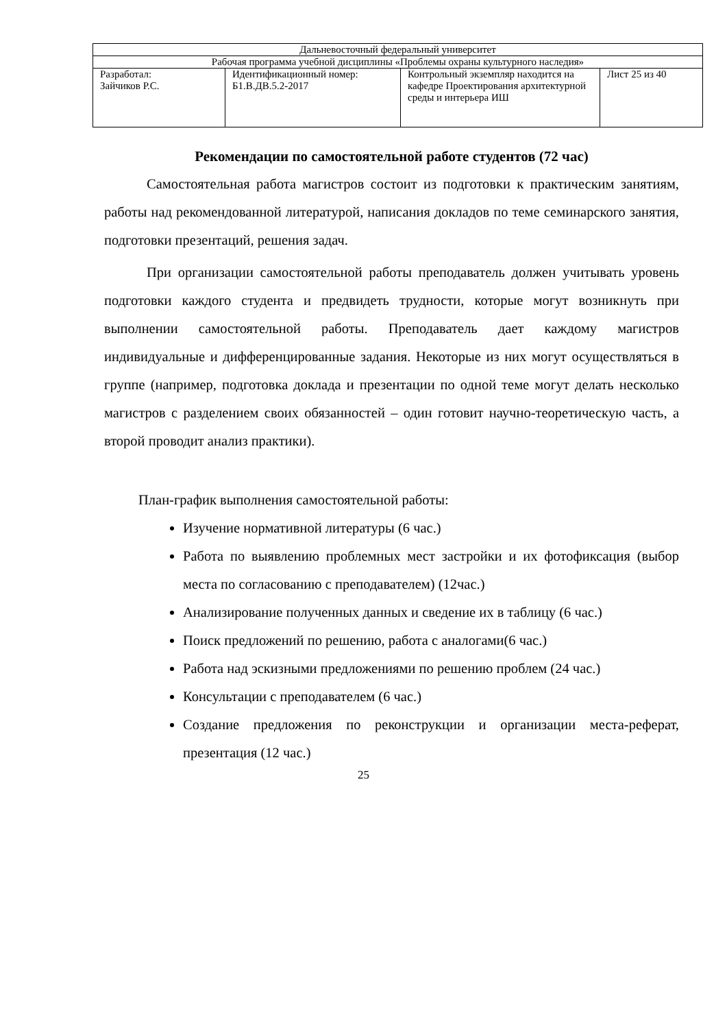| Дальневосточный федеральный университет | | | |
| Рабочая программа учебной дисциплины «Проблемы охраны культурного наследия» | | | |
| Разработал: Зайчиков Р.С. | Идентификационный номер: Б1.В.ДВ.5.2-2017 | Контрольный экземпляр находится на кафедре Проектирования архитектурной среды и интерьера ИШ | Лист 25 из 40 |
Рекомендации по самостоятельной работе студентов (72 час)
Самостоятельная работа магистров состоит из подготовки к практическим занятиям, работы над рекомендованной литературой, написания докладов по теме семинарского занятия, подготовки презентаций, решения задач.
При организации самостоятельной работы преподаватель должен учитывать уровень подготовки каждого студента и предвидеть трудности, которые могут возникнуть при выполнении самостоятельной работы. Преподаватель дает каждому магистров индивидуальные и дифференцированные задания. Некоторые из них могут осуществляться в группе (например, подготовка доклада и презентации по одной теме могут делать несколько магистров с разделением своих обязанностей – один готовит научно-теоретическую часть, а второй проводит анализ практики).
План-график выполнения самостоятельной работы:
Изучение нормативной литературы (6 час.)
Работа по выявлению проблемных мест застройки и их фотофиксация (выбор места по согласованию с преподавателем) (12час.)
Анализирование полученных данных и сведение их в таблицу (6 час.)
Поиск предложений по решению, работа с аналогами(6 час.)
Работа над эскизными предложениями по решению проблем (24 час.)
Консультации с преподавателем (6 час.)
Создание предложения по реконструкции и организации места-реферат, презентация (12 час.)
25